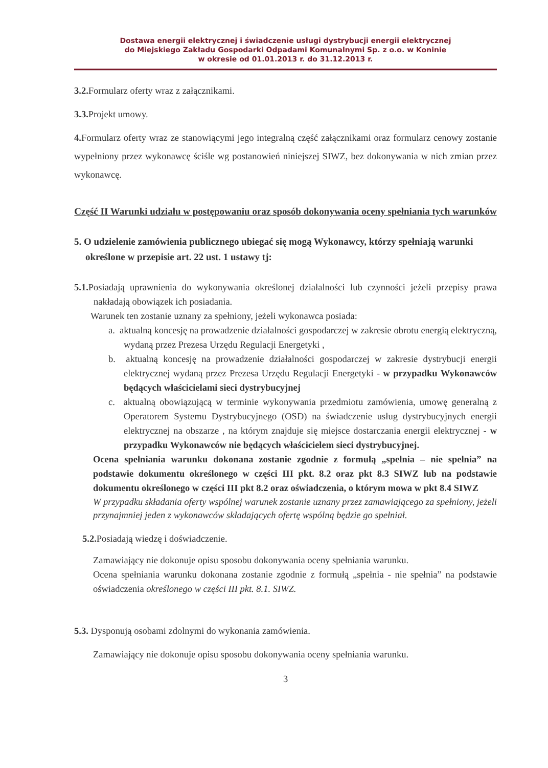Dostawa energii elektrycznej i świadczenie usługi dystrybucji energii elektrycznej
do Miejskiego Zakładu Gospodarki Odpadami Komunalnymi Sp. z o.o. w Koninie
w okresie od 01.01.2013 r. do 31.12.2013 r.
3.2. Formularz oferty wraz z załącznikami.
3.3. Projekt umowy.
4. Formularz oferty wraz ze stanowiącymi jego integralną część załącznikami oraz formularz cenowy zostanie wypełniony przez wykonawcę ściśle wg postanowień niniejszej SIWZ, bez dokonywania w nich zmian przez wykonawcę.
Część II Warunki udziału w postępowaniu oraz sposób dokonywania oceny spełniania tych warunków
5. O udzielenie zamówienia publicznego ubiegać się mogą Wykonawcy, którzy spełniają warunki określone w przepisie art. 22 ust. 1 ustawy tj:
5.1. Posiadają uprawnienia do wykonywania określonej działalności lub czynności jeżeli przepisy prawa nakładają obowiązek ich posiadania.
Warunek ten zostanie uznany za spełniony, jeżeli wykonawca posiada:
a. aktualną koncesję na prowadzenie działalności gospodarczej w zakresie obrotu energią elektryczną, wydaną przez Prezesa Urzędu Regulacji Energetyki ,
b. aktualną koncesję na prowadzenie działalności gospodarczej w zakresie dystrybucji energii elektrycznej wydaną przez Prezesa Urzędu Regulacji Energetyki - w przypadku Wykonawców będących właścicielami sieci dystrybucyjnej
c. aktualną obowiązującą w terminie wykonywania przedmiotu zamówienia, umowę generalną z Operatorem Systemu Dystrybucyjnego (OSD) na świadczenie usług dystrybucyjnych energii elektrycznej na obszarze , na którym znajduje się miejsce dostarczania energii elektrycznej - w przypadku Wykonawców nie będących właścicielem sieci dystrybucyjnej.
Ocena spełniania warunku dokonana zostanie zgodnie z formułą „spełnia – nie spełnia” na podstawie dokumentu określonego w części III pkt. 8.2 oraz pkt 8.3 SIWZ lub na podstawie dokumentu określonego w części III pkt 8.2 oraz oświadczenia, o którym mowa w pkt 8.4 SIWZ
W przypadku składania oferty wspólnej warunek zostanie uznany przez zamawiającego za spełniony, jeżeli przynajmniej jeden z wykonawców składających ofertę wspólną będzie go spełniał.
5.2. Posiadają wiedzę i doświadczenie.
Zamawiający nie dokonuje opisu sposobu dokonywania oceny spełniania warunku.
Ocena spełniania warunku dokonana zostanie zgodnie z formułą „spełnia - nie spełnia” na podstawie oświadczenia określonego w części III pkt. 8.1. SIWZ.
5.3. Dysponują osobami zdolnymi do wykonania zamówienia.
Zamawiający nie dokonuje opisu sposobu dokonywania oceny spełniania warunku.
3